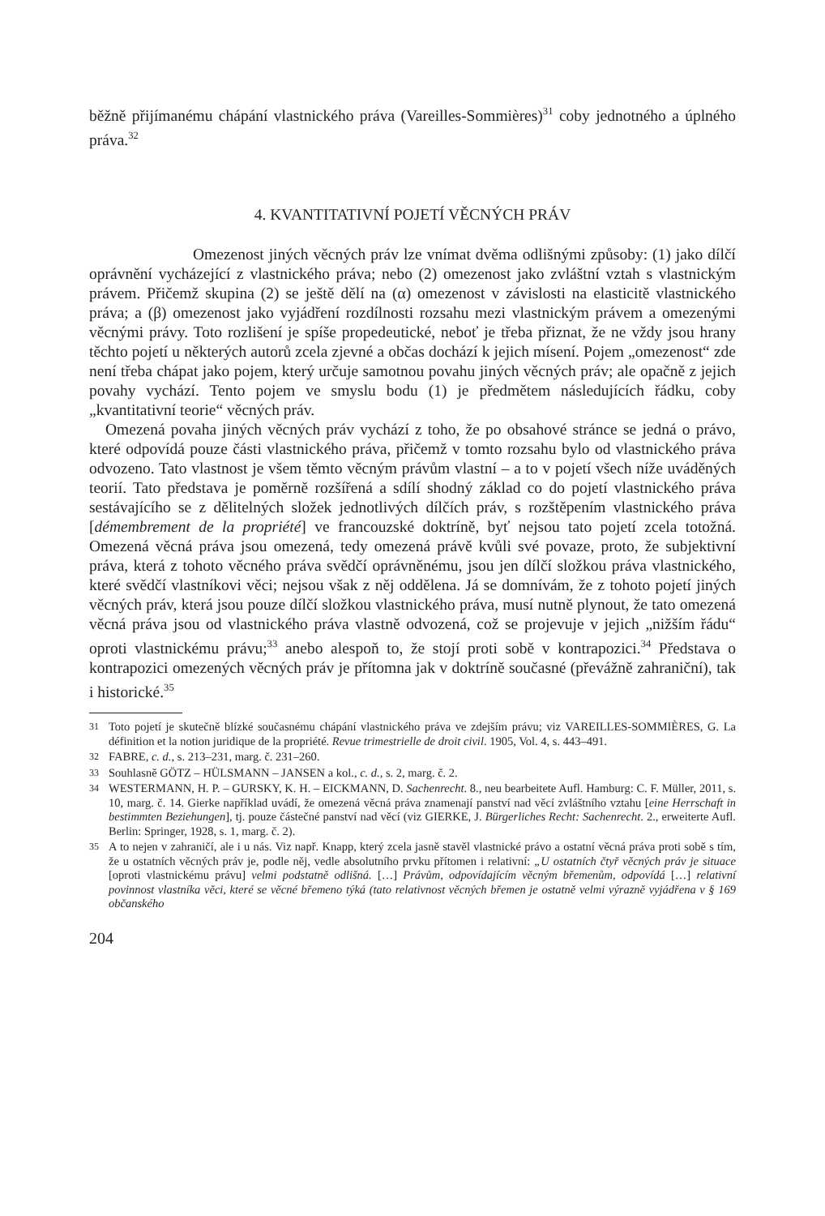běžně přijímanému chápání vlastnického práva (Vareilles-Sommières)<sup>31</sup> coby jednotného a úplného práva.<sup>32</sup>
4. KVANTITATIVNÍ POJETÍ VĚCNÝCH PRÁV
Omezenost jiných věcných práv lze vnímat dvěma odlišnými způsoby: (1) jako dílčí oprávnění vycházející z vlastnického práva; nebo (2) omezenost jako zvláštní vztah s vlastnickým právem. Přičemž skupina (2) se ještě dělí na (α) omezenost v závislosti na elasticitě vlastnického práva; a (β) omezenost jako vyjádření rozdílnosti rozsahu mezi vlastnickým právem a omezenými věcnými právy. Toto rozlišení je spíše propedeutické, neboť je třeba přiznat, že ne vždy jsou hrany těchto pojetí u některých autorů zcela zjevné a občas dochází k jejich mísení. Pojem „omezenost“ zde není třeba chápat jako pojem, který určuje samotnou povahu jiných věcných práv; ale opačně z jejich povahy vychází. Tento pojem ve smyslu bodu (1) je předmětem následujících řádku, coby „kvantitativní teorie“ věcných práv.
Omezená povaha jiných věcných práv vychází z toho, že po obsahové stránce se jedná o právo, které odpovídá pouze části vlastnického práva, přičemž v tomto rozsahu bylo od vlastnického práva odvozeno. Tato vlastnost je všem těmto věcným právům vlastní – a to v pojetí všech níže uváděných teorií. Tato představa je poměrně rozšířená a sdílí shodný základ co do pojetí vlastnického práva sestávajícího se z dělitelných složek jednotlivých dílčích práv, s rozštěpením vlastnického práva [démembrement de la propriété] ve francouzské doktríně, byť nejsou tato pojetí zcela totožná. Omezená věcná práva jsou omezená, tedy omezená právě kvůli své povaze, proto, že subjektivní práva, která z tohoto věcného práva svědčí oprávněnému, jsou jen dílčí složkou práva vlastnického, které svědčí vlastníkovi věci; nejsou však z něj oddělena. Já se domnívám, že z tohoto pojetí jiných věcných práv, která jsou pouze dílčí složkou vlastnického práva, musí nutně plynout, že tato omezená věcná práva jsou od vlastnického práva vlastně odvozená, což se projevuje v jejich „nižším řádu“ oproti vlastnickému právu;<sup>33</sup> anebo alespoň to, že stojí proti sobě v kontrapozici.<sup>34</sup> Představa o kontrapozici omezených věcných práv je přítomna jak v doktríně současné (převážně zahraniční), tak i historické.<sup>35</sup>
31 Toto pojetí je skutečně blízké současnému chápání vlastnického práva ve zdejším právu; viz VAREILLES-SOMMIÈRES, G. La définition et la notion juridique de la propriété. Revue trimestrielle de droit civil. 1905, Vol. 4, s. 443–491.
32 FABRE, c. d., s. 213–231, marg. č. 231–260.
33 Souhlasně GÖTZ – HÜLSMANN – JANSEN a kol., c. d., s. 2, marg. č. 2.
34 WESTERMANN, H. P. – GURSKY, K. H. – EICKMANN, D. Sachenrecht. 8., neu bearbeitete Aufl. Hamburg: C. F. Müller, 2011, s. 10, marg. č. 14. Gierke například uvádí, že omezená věcná práva znamenají panství nad věcí zvláštního vztahu [eine Herrschaft in bestimmten Beziehungen], tj. pouze částečné panství nad věcí (viz GIERKE, J. Bürgerliches Recht: Sachenrecht. 2., erweiterte Aufl. Berlin: Springer, 1928, s. 1, marg. č. 2).
35 A to nejen v zahraničí, ale i u nás. Viz např. Knapp, který zcela jasně stavěl vlastnické právo a ostatní věcná práva proti sobě s tím, že u ostatních věcných práv je, podle něj, vedle absolutního prvku přítomen i relativní: „U ostatních čtyř věcných práv je situace [oproti vlastnickému právu] velmi podstatně odlišná. […] Právům, odpovídajícím věcným břemenům, odpovídá […] relativní povinnost vlastníka věci, které se věcné břemeno týká (tato relativnost věcných břemen je ostatně velmi výrazně vyjádřena v § 169 občanského
204